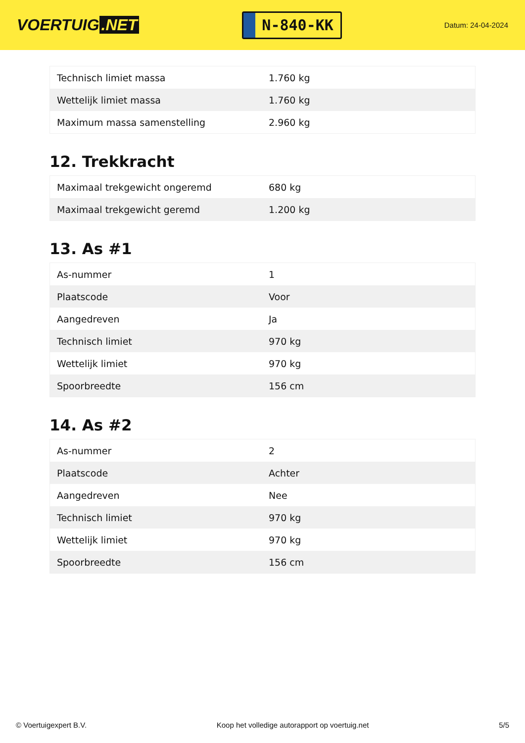VOERTUIG.NET
N-840-KK
Datum: 24-04-2024
| Technisch limiet massa | 1.760 kg |
| Wettelijk limiet massa | 1.760 kg |
| Maximum massa samenstelling | 2.960 kg |
12. Trekkracht
| Maximaal trekgewicht ongeremd | 680 kg |
| Maximaal trekgewicht geremd | 1.200 kg |
13. As #1
| As-nummer | 1 |
| Plaatscode | Voor |
| Aangedreven | Ja |
| Technisch limiet | 970 kg |
| Wettelijk limiet | 970 kg |
| Spoorbreedte | 156 cm |
14. As #2
| As-nummer | 2 |
| Plaatscode | Achter |
| Aangedreven | Nee |
| Technisch limiet | 970 kg |
| Wettelijk limiet | 970 kg |
| Spoorbreedte | 156 cm |
© Voertuigexpert B.V. Koop het volledige autorapport op voertuig.net 5/5